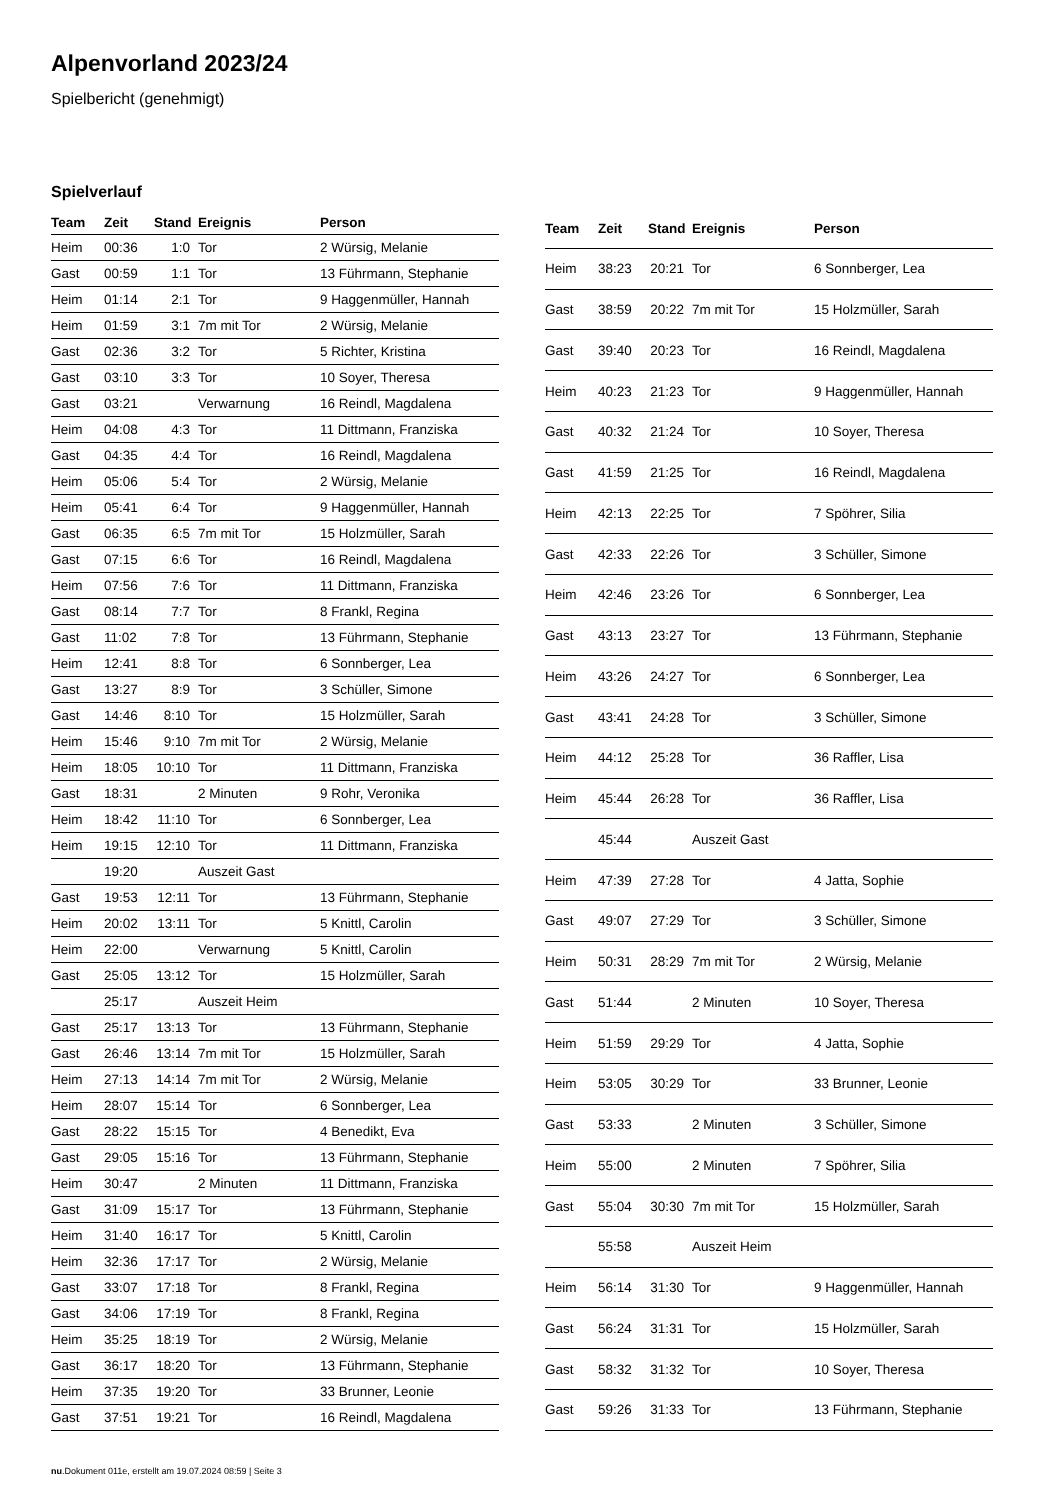Alpenvorland 2023/24
Spielbericht (genehmigt)
Spielverlauf
| Team | Zeit | Stand | Ereignis | Person |
| --- | --- | --- | --- | --- |
| Heim | 00:36 | 1:0 | Tor | 2 Würsig, Melanie |
| Gast | 00:59 | 1:1 | Tor | 13 Führmann, Stephanie |
| Heim | 01:14 | 2:1 | Tor | 9 Haggenmüller, Hannah |
| Heim | 01:59 | 3:1 | 7m mit Tor | 2 Würsig, Melanie |
| Gast | 02:36 | 3:2 | Tor | 5 Richter, Kristina |
| Gast | 03:10 | 3:3 | Tor | 10 Soyer, Theresa |
| Gast | 03:21 | | Verwarnung | 16 Reindl, Magdalena |
| Heim | 04:08 | 4:3 | Tor | 11 Dittmann, Franziska |
| Gast | 04:35 | 4:4 | Tor | 16 Reindl, Magdalena |
| Heim | 05:06 | 5:4 | Tor | 2 Würsig, Melanie |
| Heim | 05:41 | 6:4 | Tor | 9 Haggenmüller, Hannah |
| Gast | 06:35 | 6:5 | 7m mit Tor | 15 Holzmüller, Sarah |
| Gast | 07:15 | 6:6 | Tor | 16 Reindl, Magdalena |
| Heim | 07:56 | 7:6 | Tor | 11 Dittmann, Franziska |
| Gast | 08:14 | 7:7 | Tor | 8 Frankl, Regina |
| Gast | 11:02 | 7:8 | Tor | 13 Führmann, Stephanie |
| Heim | 12:41 | 8:8 | Tor | 6 Sonnberger, Lea |
| Gast | 13:27 | 8:9 | Tor | 3 Schüller, Simone |
| Gast | 14:46 | 8:10 | Tor | 15 Holzmüller, Sarah |
| Heim | 15:46 | 9:10 | 7m mit Tor | 2 Würsig, Melanie |
| Heim | 18:05 | 10:10 | Tor | 11 Dittmann, Franziska |
| Gast | 18:31 | | 2 Minuten | 9 Rohr, Veronika |
| Heim | 18:42 | 11:10 | Tor | 6 Sonnberger, Lea |
| Heim | 19:15 | 12:10 | Tor | 11 Dittmann, Franziska |
| | 19:20 | | Auszeit Gast | |
| Gast | 19:53 | 12:11 | Tor | 13 Führmann, Stephanie |
| Heim | 20:02 | 13:11 | Tor | 5 Knittl, Carolin |
| Heim | 22:00 | | Verwarnung | 5 Knittl, Carolin |
| Gast | 25:05 | 13:12 | Tor | 15 Holzmüller, Sarah |
| | 25:17 | | Auszeit Heim | |
| Gast | 25:17 | 13:13 | Tor | 13 Führmann, Stephanie |
| Gast | 26:46 | 13:14 | 7m mit Tor | 15 Holzmüller, Sarah |
| Heim | 27:13 | 14:14 | 7m mit Tor | 2 Würsig, Melanie |
| Heim | 28:07 | 15:14 | Tor | 6 Sonnberger, Lea |
| Gast | 28:22 | 15:15 | Tor | 4 Benedikt, Eva |
| Gast | 29:05 | 15:16 | Tor | 13 Führmann, Stephanie |
| Heim | 30:47 | | 2 Minuten | 11 Dittmann, Franziska |
| Gast | 31:09 | 15:17 | Tor | 13 Führmann, Stephanie |
| Heim | 31:40 | 16:17 | Tor | 5 Knittl, Carolin |
| Heim | 32:36 | 17:17 | Tor | 2 Würsig, Melanie |
| Gast | 33:07 | 17:18 | Tor | 8 Frankl, Regina |
| Gast | 34:06 | 17:19 | Tor | 8 Frankl, Regina |
| Heim | 35:25 | 18:19 | Tor | 2 Würsig, Melanie |
| Gast | 36:17 | 18:20 | Tor | 13 Führmann, Stephanie |
| Heim | 37:35 | 19:20 | Tor | 33 Brunner, Leonie |
| Gast | 37:51 | 19:21 | Tor | 16 Reindl, Magdalena |
| Team | Zeit | Stand | Ereignis | Person |
| --- | --- | --- | --- | --- |
| Heim | 38:23 | 20:21 | Tor | 6 Sonnberger, Lea |
| Gast | 38:59 | 20:22 | 7m mit Tor | 15 Holzmüller, Sarah |
| Gast | 39:40 | 20:23 | Tor | 16 Reindl, Magdalena |
| Heim | 40:23 | 21:23 | Tor | 9 Haggenmüller, Hannah |
| Gast | 40:32 | 21:24 | Tor | 10 Soyer, Theresa |
| Gast | 41:59 | 21:25 | Tor | 16 Reindl, Magdalena |
| Heim | 42:13 | 22:25 | Tor | 7 Spöhrer, Silia |
| Gast | 42:33 | 22:26 | Tor | 3 Schüller, Simone |
| Heim | 42:46 | 23:26 | Tor | 6 Sonnberger, Lea |
| Gast | 43:13 | 23:27 | Tor | 13 Führmann, Stephanie |
| Heim | 43:26 | 24:27 | Tor | 6 Sonnberger, Lea |
| Gast | 43:41 | 24:28 | Tor | 3 Schüller, Simone |
| Heim | 44:12 | 25:28 | Tor | 36 Raffler, Lisa |
| Heim | 45:44 | 26:28 | Tor | 36 Raffler, Lisa |
| | 45:44 | | Auszeit Gast | |
| Heim | 47:39 | 27:28 | Tor | 4 Jatta, Sophie |
| Gast | 49:07 | 27:29 | Tor | 3 Schüller, Simone |
| Heim | 50:31 | 28:29 | 7m mit Tor | 2 Würsig, Melanie |
| Gast | 51:44 | | 2 Minuten | 10 Soyer, Theresa |
| Heim | 51:59 | 29:29 | Tor | 4 Jatta, Sophie |
| Heim | 53:05 | 30:29 | Tor | 33 Brunner, Leonie |
| Gast | 53:33 | | 2 Minuten | 3 Schüller, Simone |
| Heim | 55:00 | | 2 Minuten | 7 Spöhrer, Silia |
| Gast | 55:04 | 30:30 | 7m mit Tor | 15 Holzmüller, Sarah |
| | 55:58 | | Auszeit Heim | |
| Heim | 56:14 | 31:30 | Tor | 9 Haggenmüller, Hannah |
| Gast | 56:24 | 31:31 | Tor | 15 Holzmüller, Sarah |
| Gast | 58:32 | 31:32 | Tor | 10 Soyer, Theresa |
| Gast | 59:26 | 31:33 | Tor | 13 Führmann, Stephanie |
nu.Dokument 011e, erstellt am 19.07.2024 08:59 | Seite 3